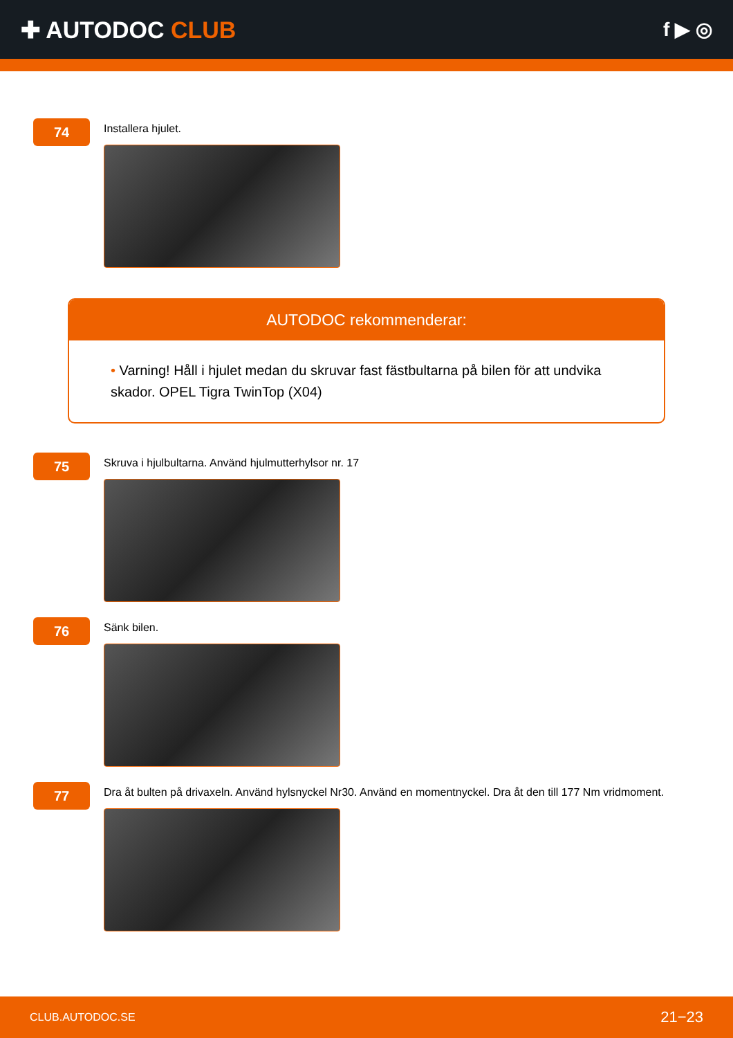✚ AUTODOC CLUB
f ▶ ◎
74
Installera hjulet.
AUTODOC rekommenderar:
• Varning! Håll i hjulet medan du skruvar fast fästbultarna på bilen för att undvika skador. OPEL Tigra TwinTop (X04)
75
Skruva i hjulbultarna. Använd hjulmutterhylsor nr. 17
76
Sänk bilen.
77
Dra åt bulten på drivaxeln. Använd hylsnyckel Nr30. Använd en momentnyckel. Dra åt den till 177 Nm vridmoment.
CLUB.AUTODOC.SE 21−23